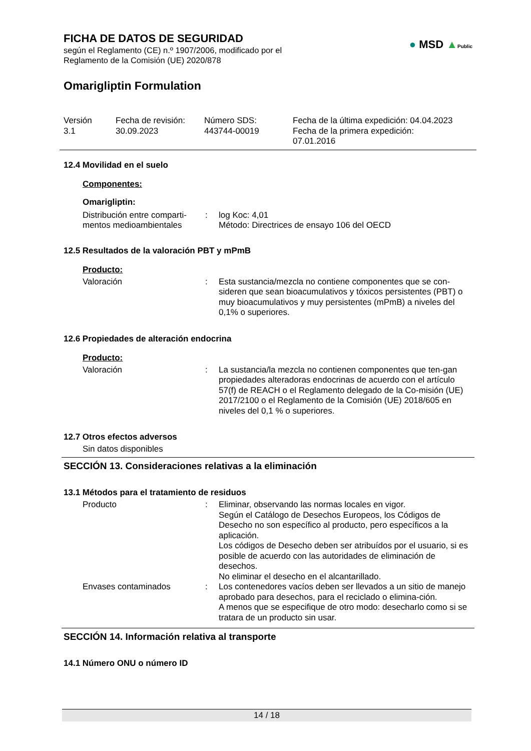FICHA DE DATOS DE SEGURIDAD
según el Reglamento (CE) n.º 1907/2006, modificado por el
Reglamento de la Comisión (UE) 2020/878
● MSD ▲Public
Omarigliptin Formulation
Versión
3.1
Fecha de revisión:
30.09.2023
Número SDS:
443744-00019
Fecha de la última expedición: 04.04.2023
Fecha de la primera expedición:
07.01.2016
12.4 Movilidad en el suelo
Componentes:
Omarigliptin:
Distribución entre comparti-
mentos medioambientales
: log Koc: 4,01
Método: Directrices de ensayo 106 del OECD
12.5 Resultados de la valoración PBT y mPmB
Producto:
Valoración : Esta sustancia/mezcla no contiene componentes que se con-sideren que sean bioacumulativos y tóxicos persistentes (PBT) o muy bioacumulativos y muy persistentes (mPmB) a niveles del 0,1% o superiores.
12.6 Propiedades de alteración endocrina
Producto:
Valoración : La sustancia/la mezcla no contienen componentes que ten-gan propiedades alteradoras endocrinas de acuerdo con el artículo 57(f) de REACH o el Reglamento delegado de la Co-misión (UE) 2017/2100 o el Reglamento de la Comisión (UE) 2018/605 en niveles del 0,1 % o superiores.
12.7 Otros efectos adversos
Sin datos disponibles
SECCIÓN 13. Consideraciones relativas a la eliminación
13.1 Métodos para el tratamiento de residuos
Producto : Eliminar, observando las normas locales en vigor.
Según el Catálogo de Desechos Europeos, los Códigos de Desecho no son específico al producto, pero específicos a la aplicación.
Los códigos de Desecho deben ser atribuídos por el usuario, si es posible de acuerdo con las autoridades de eliminación de desechos.
No eliminar el desecho en el alcantarillado.
Envases contaminados : Los contenedores vacíos deben ser llevados a un sitio de manejo aprobado para desechos, para el reciclado o elimina-ción.
A menos que se especifique de otro modo: desecharlo como si se tratara de un producto sin usar.
SECCIÓN 14. Información relativa al transporte
14.1 Número ONU o número ID
14 / 18